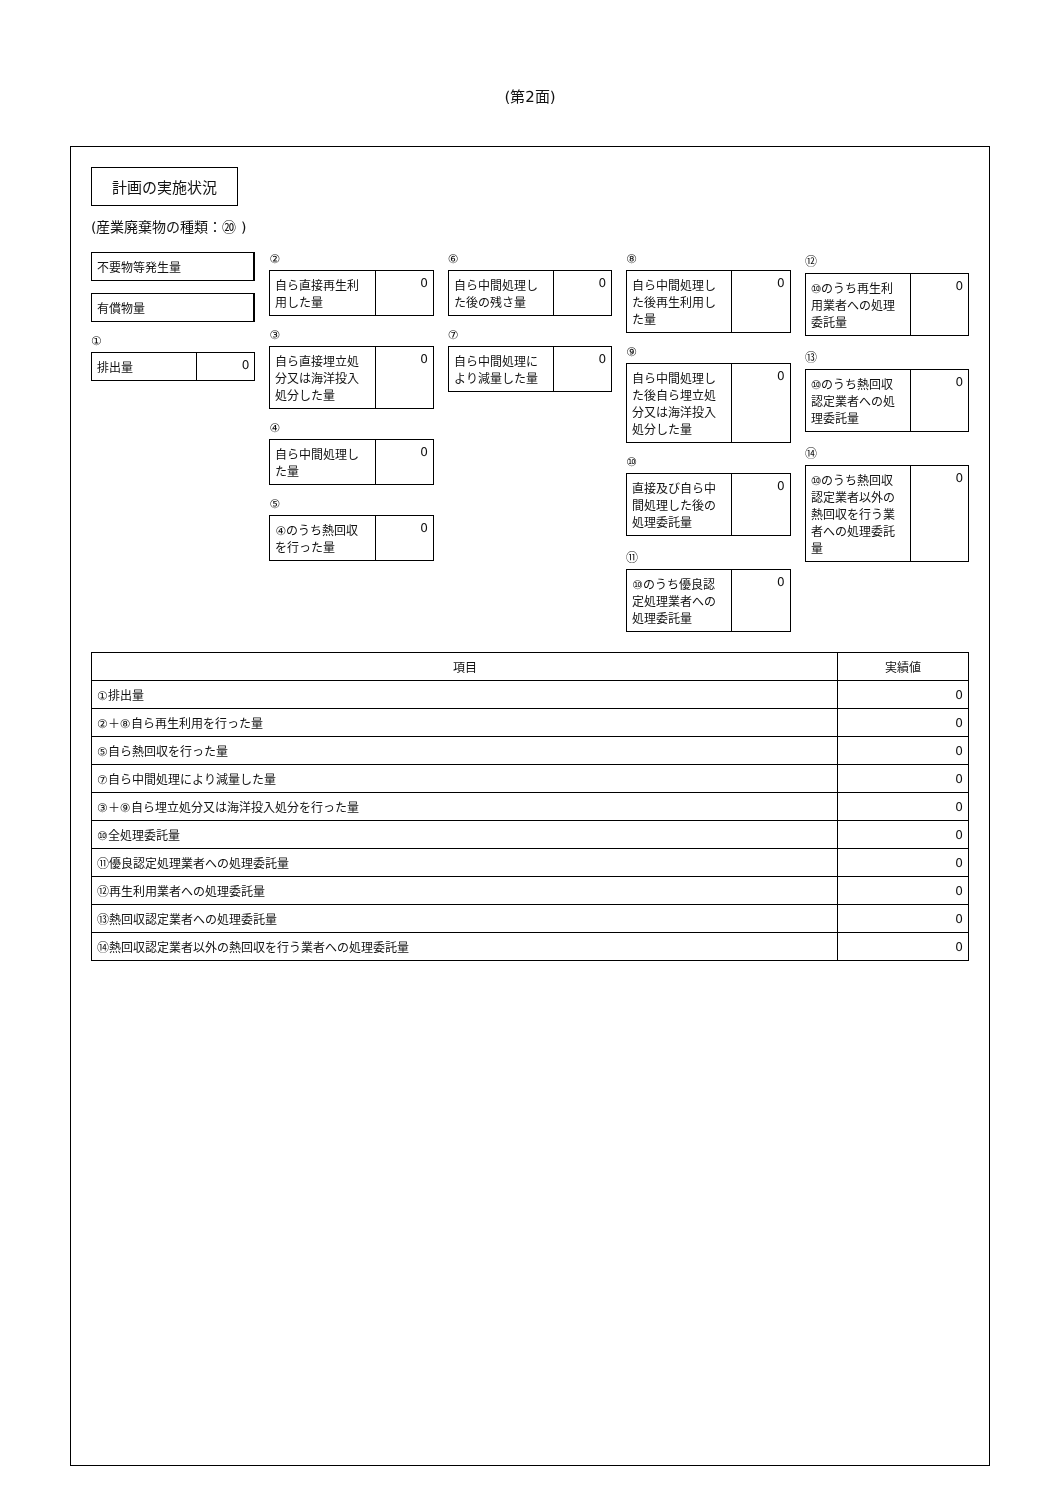(第2面)
計画の実施状況
(産業廃棄物の種類：⑳ )
不要物等発生量
有償物量
①
排出量 0
②
自ら直接再生利用した量 0
③
自ら直接埋立処分又は海洋投入処分した量
0
④
自ら中間処理した量 0
⑤
④のうち熱回収を行った量 0
⑥
自ら中間処理した後の残さ量 0
⑦
自ら中間処理により減量した量 0
⑧
自ら中間処理した後再生利用した量 0
⑨
自ら中間処理した後自ら埋立処分又は海洋投入処分した量
0
⑩
直接及び自ら中間処理した後の処理委託量
0
⑪
⑩のうち優良認定処理業者への処理委託量
0
⑫
⑩のうち再生利用業者への処理委託量 0
⑬
⑩のうち熱回収認定業者への処理委託量 0
⑭
⑩のうち熱回収認定業者以外の熱回収を行う業者への処理委託量
0
| 項目 | 実績値 |
| --- | --- |
| ①排出量 | 0 |
| ②＋⑧自ら再生利用を行った量 | 0 |
| ⑤自ら熱回収を行った量 | 0 |
| ⑦自ら中間処理により減量した量 | 0 |
| ③＋⑨自ら埋立処分又は海洋投入処分を行った量 | 0 |
| ⑩全処理委託量 | 0 |
| ⑪優良認定処理業者への処理委託量 | 0 |
| ⑫再生利用業者への処理委託量 | 0 |
| ⑬熱回収認定業者への処理委託量 | 0 |
| ⑭熱回収認定業者以外の熱回収を行う業者への処理委託量 | 0 |